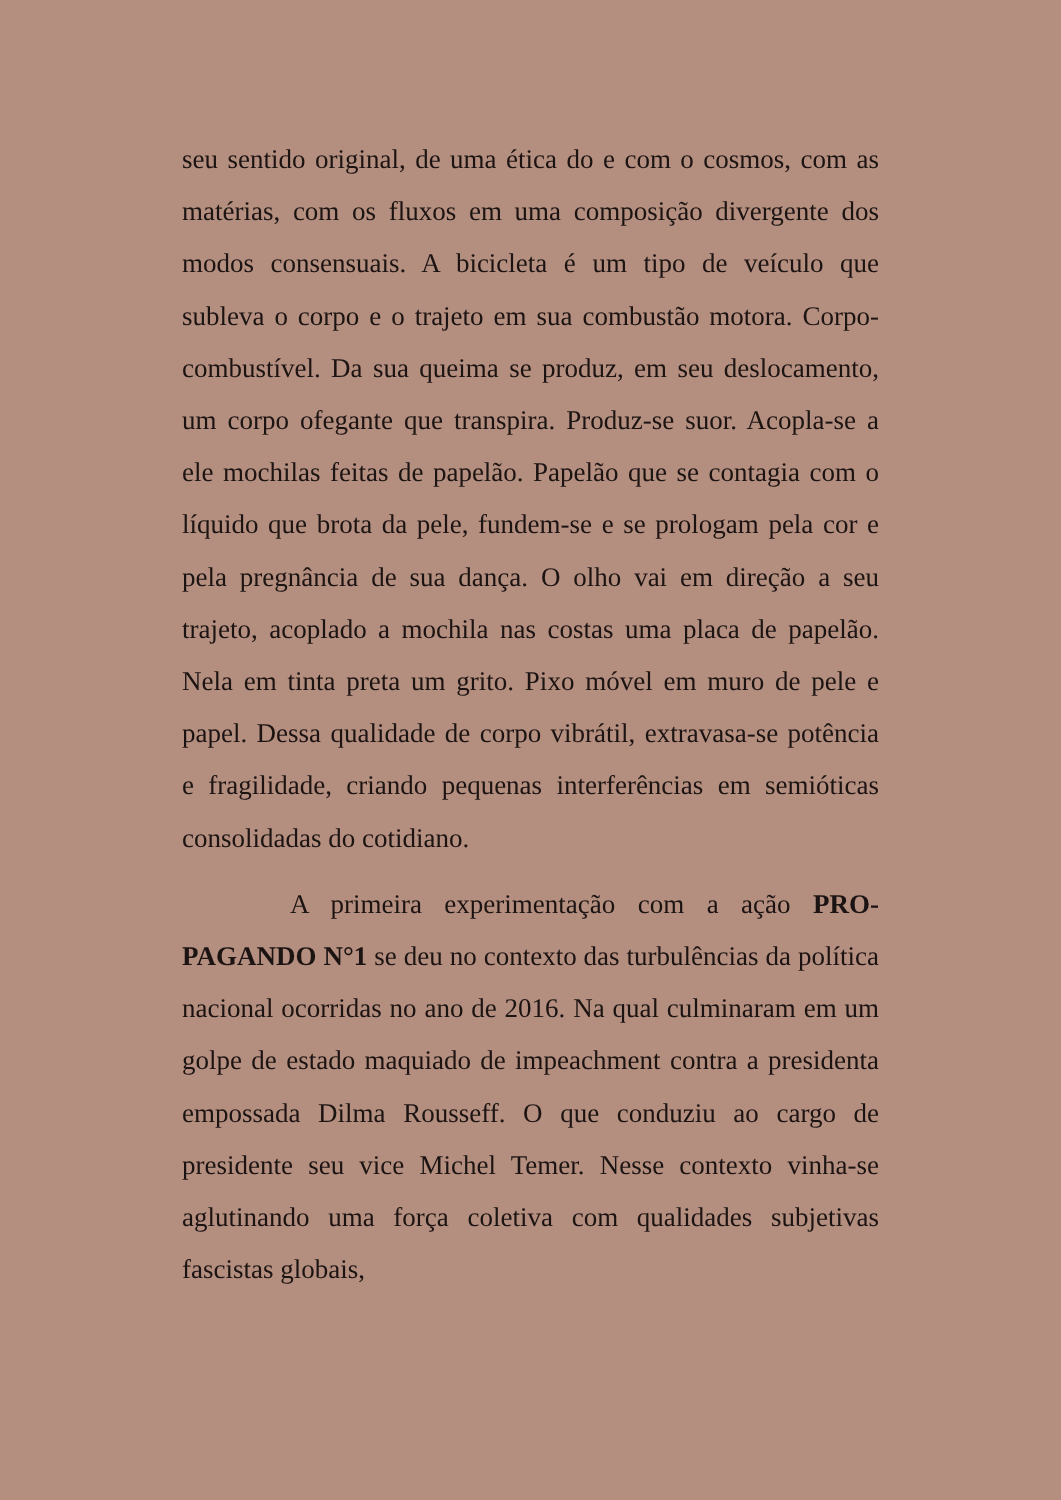seu sentido original, de uma ética do e com o cosmos, com as matérias, com os fluxos em uma composição divergente dos modos consensuais. A bicicleta é um tipo de veículo que subleva o corpo e o trajeto em sua combustão motora. Corpo-combustível. Da sua queima se produz, em seu deslocamento, um corpo ofegante que transpira. Produz-se suor. Acopla-se a ele mochilas feitas de papelão. Papelão que se contagia com o líquido que brota da pele, fundem-se e se prologam pela cor e pela pregnância de sua dança. O olho vai em direção a seu trajeto, acoplado a mochila nas costas uma placa de papelão. Nela em tinta preta um grito. Pixo móvel em muro de pele e papel. Dessa qualidade de corpo vibrátil, extravasa-se potência e fragilidade, criando pequenas interferências em semióticas consolidadas do cotidiano.
A primeira experimentação com a ação PRO-PAGANDO N°1 se deu no contexto das turbulências da política nacional ocorridas no ano de 2016. Na qual culminaram em um golpe de estado maquiado de impeachment contra a presidenta empossada Dilma Rousseff. O que conduziu ao cargo de presidente seu vice Michel Temer. Nesse contexto vinha-se aglutinando uma força coletiva com qualidades subjetivas fascistas globais,